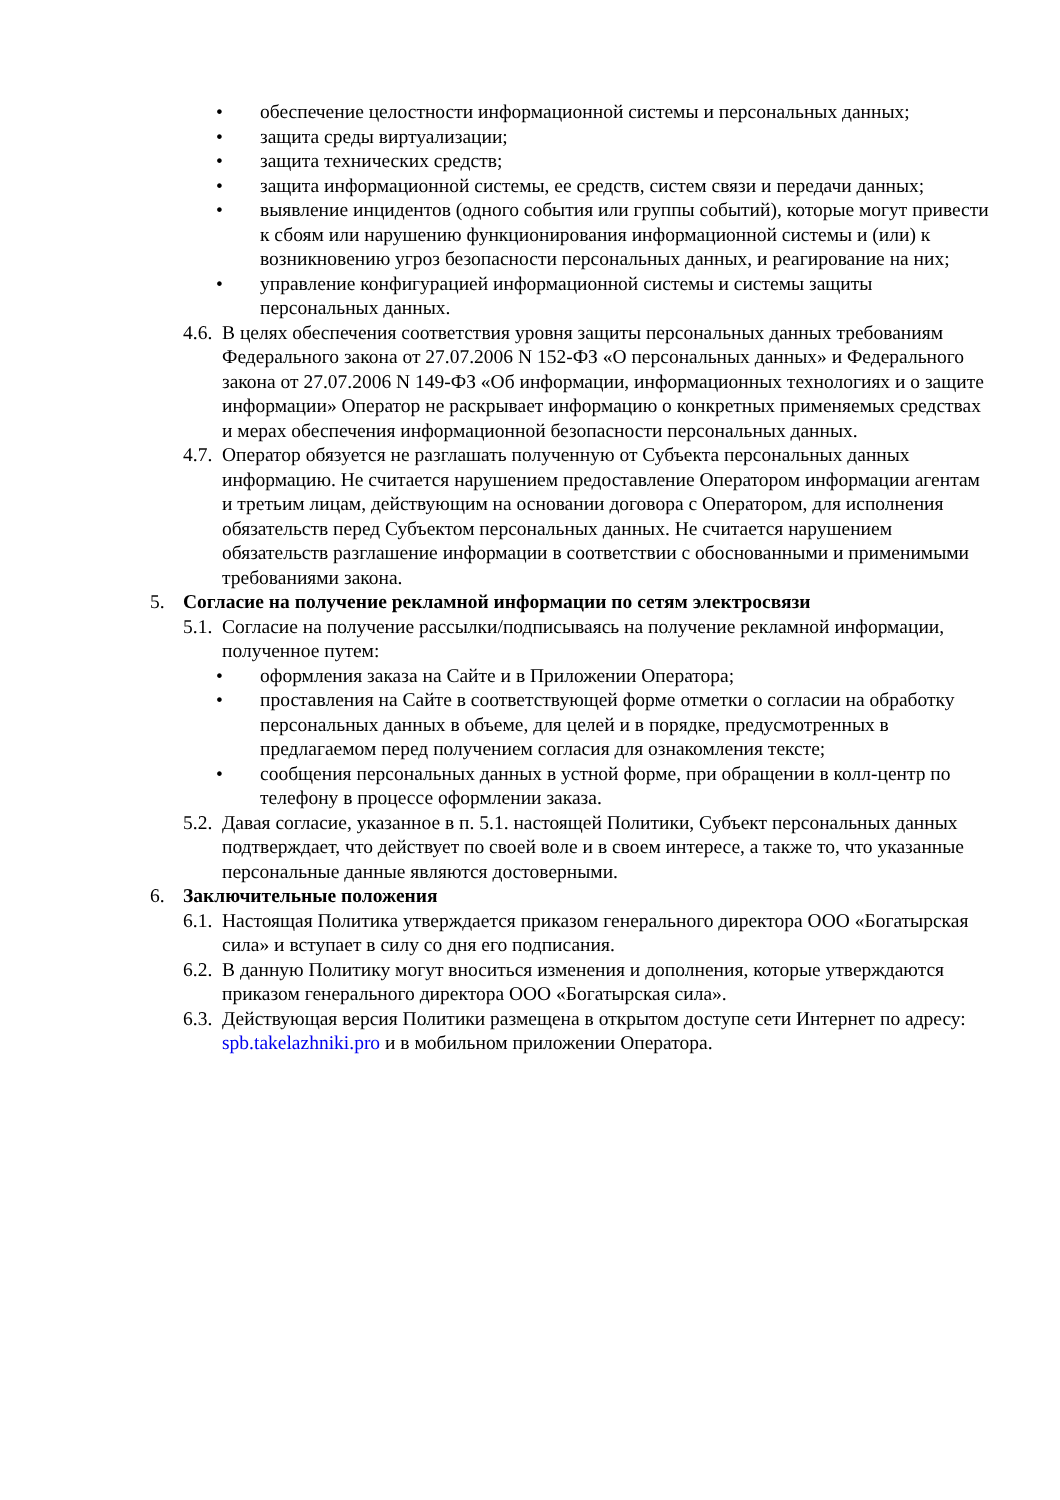• обеспечение целостности информационной системы и персональных данных;
• защита среды виртуализации;
• защита технических средств;
• защита информационной системы, ее средств, систем связи и передачи данных;
• выявление инцидентов (одного события или группы событий), которые могут привести к сбоям или нарушению функционирования информационной системы и (или) к возникновению угроз безопасности персональных данных, и реагирование на них;
• управление конфигурацией информационной системы и системы защиты персональных данных.
4.6. В целях обеспечения соответствия уровня защиты персональных данных требованиям Федерального закона от 27.07.2006 N 152-ФЗ «О персональных данных» и Федерального закона от 27.07.2006 N 149-ФЗ «Об информации, информационных технологиях и о защите информации» Оператор не раскрывает информацию о конкретных применяемых средствах и мерах обеспечения информационной безопасности персональных данных.
4.7. Оператор обязуется не разглашать полученную от Субъекта персональных данных информацию. Не считается нарушением предоставление Оператором информации агентам и третьим лицам, действующим на основании договора с Оператором, для исполнения обязательств перед Субъектом персональных данных. Не считается нарушением обязательств разглашение информации в соответствии с обоснованными и применимыми требованиями закона.
5. Согласие на получение рекламной информации по сетям электросвязи
5.1. Согласие на получение рассылки/подписываясь на получение рекламной информации, полученное путем:
• оформления заказа на Сайте и в Приложении Оператора;
• проставления на Сайте в соответствующей форме отметки о согласии на обработку персональных данных в объеме, для целей и в порядке, предусмотренных в предлагаемом перед получением согласия для ознакомления тексте;
• сообщения персональных данных в устной форме, при обращении в колл-центр по телефону в процессе оформлении заказа.
5.2. Давая согласие, указанное в п. 5.1. настоящей Политики, Субъект персональных данных подтверждает, что действует по своей воле и в своем интересе, а также то, что указанные персональные данные являются достоверными.
6. Заключительные положения
6.1. Настоящая Политика утверждается приказом генерального директора ООО «Богатырская сила» и вступает в силу со дня его подписания.
6.2. В данную Политику могут вноситься изменения и дополнения, которые утверждаются приказом генерального директора ООО «Богатырская сила».
6.3. Действующая версия Политики размещена в открытом доступе сети Интернет по адресу: spb.takelazhniki.pro и в мобильном приложении Оператора.